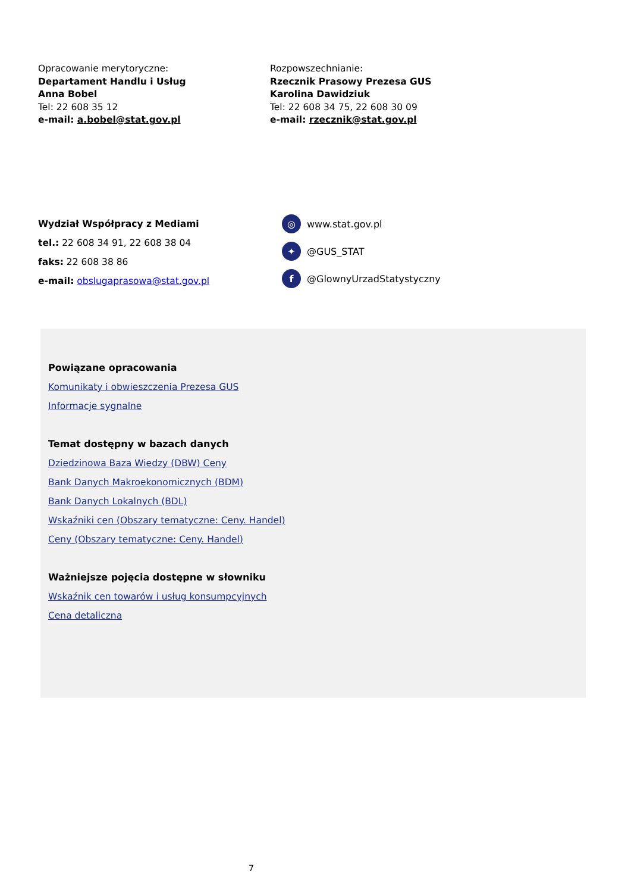Opracowanie merytoryczne:
Departament Handlu i Usług
Anna Bobel
Tel: 22 608 35 12
e-mail: a.bobel@stat.gov.pl
Rozpowszechnianie:
Rzecznik Prasowy Prezesa GUS
Karolina Dawidziuk
Tel: 22 608 34 75, 22 608 30 09
e-mail: rzecznik@stat.gov.pl
Wydział Współpracy z Mediami
tel.: 22 608 34 91, 22 608 38 04
faks: 22 608 38 86
e-mail: obslugaprasowa@stat.gov.pl
◎ www.stat.gov.pl
✦ @GUS_STAT
f @GlownyUrzadStatystyczny
Powiązane opracowania
Komunikaty i obwieszczenia Prezesa GUS
Informacje sygnalne
Temat dostępny w bazach danych
Dziedzinowa Baza Wiedzy (DBW) Ceny
Bank Danych Makroekonomicznych (BDM)
Bank Danych Lokalnych (BDL)
Wskaźniki cen (Obszary tematyczne: Ceny. Handel)
Ceny (Obszary tematyczne: Ceny. Handel)
Ważniejsze pojęcia dostępne w słowniku
Wskaźnik cen towarów i usług konsumpcyjnych
Cena detaliczna
7